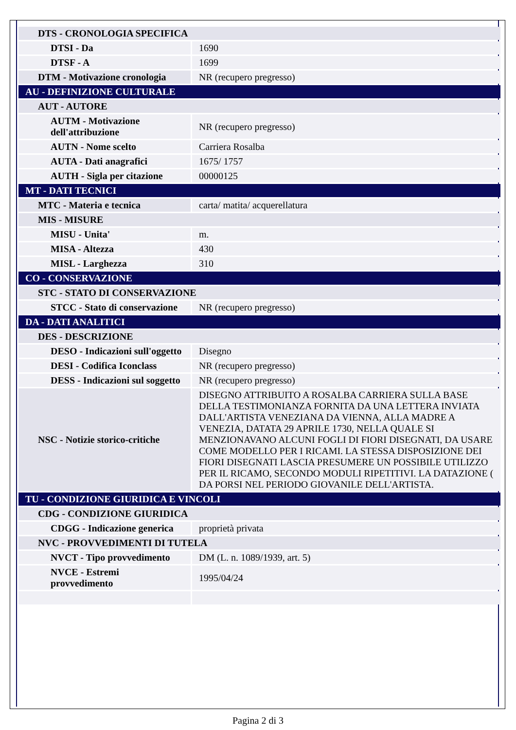| DTS - CRONOLOGIA SPECIFICA | |
| DTSI - Da | 1690 |
| DTSF - A | 1699 |
| DTM - Motivazione cronologia | NR (recupero pregresso) |
| AU - DEFINIZIONE CULTURALE | |
| AUT - AUTORE | |
| AUTM - Motivazione dell'attribuzione | NR (recupero pregresso) |
| AUTN - Nome scelto | Carriera Rosalba |
| AUTA - Dati anagrafici | 1675/ 1757 |
| AUTH - Sigla per citazione | 00000125 |
| MT - DATI TECNICI | |
| MTC - Materia e tecnica | carta/ matita/ acquerellatura |
| MIS - MISURE | |
| MISU - Unita' | m. |
| MISA - Altezza | 430 |
| MISL - Larghezza | 310 |
| CO - CONSERVAZIONE | |
| STC - STATO DI CONSERVAZIONE | |
| STCC - Stato di conservazione | NR (recupero pregresso) |
| DA - DATI ANALITICI | |
| DES - DESCRIZIONE | |
| DESO - Indicazioni sull'oggetto | Disegno |
| DESI - Codifica Iconclass | NR (recupero pregresso) |
| DESS - Indicazioni sul soggetto | NR (recupero pregresso) |
| NSC - Notizie storico-critiche | DISEGNO ATTRIBUITO A ROSALBA CARRIERA SULLA BASE DELLA TESTIMONIANZA FORNITA DA UNA LETTERA INVIATA DALL'ARTISTA VENEZIANA DA VIENNA, ALLA MADRE A VENEZIA, DATATA 29 APRILE 1730, NELLA QUALE SI MENZIONAVANO ALCUNI FOGLI DI FIORI DISEGNATI, DA USARE COME MODELLO PER I RICAMI. LA STESSA DISPOSIZIONE DEI FIORI DISEGNATI LASCIA PRESUMERE UN POSSIBILE UTILIZZO PER IL RICAMO, SECONDO MODULI RIPETITIVI. LA DATAZIONE ( DA PORSI NEL PERIODO GIOVANILE DELL'ARTISTA. |
| TU - CONDIZIONE GIURIDICA E VINCOLI | |
| CDG - CONDIZIONE GIURIDICA | |
| CDGG - Indicazione generica | proprietà privata |
| NVC - PROVVEDIMENTI DI TUTELA | |
| NVCT - Tipo provvedimento | DM (L. n. 1089/1939, art. 5) |
| NVCE - Estremi provvedimento | 1995/04/24 |
Pagina 2 di 3